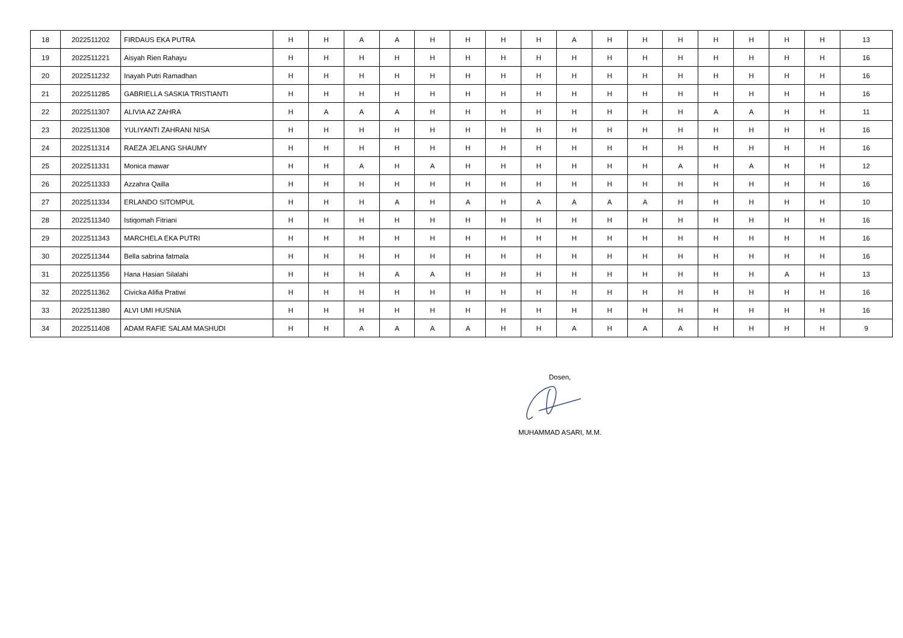| 18 | 2022511202 | FIRDAUS EKA PUTRA | H | H | A | A | H | H | H | H | A | H | H | H | H | H | H | H | 13 |
| 19 | 2022511221 | Aisyah Rien Rahayu | H | H | H | H | H | H | H | H | H | H | H | H | H | H | H | H | 16 |
| 20 | 2022511232 | Inayah Putri Ramadhan | H | H | H | H | H | H | H | H | H | H | H | H | H | H | H | H | 16 |
| 21 | 2022511285 | GABRIELLA SASKIA TRISTIANTI | H | H | H | H | H | H | H | H | H | H | H | H | H | H | H | H | 16 |
| 22 | 2022511307 | ALIVIA AZ ZAHRA | H | A | A | A | H | H | H | H | H | H | H | H | A | A | H | H | 11 |
| 23 | 2022511308 | YULIYANTI ZAHRANI NISA | H | H | H | H | H | H | H | H | H | H | H | H | H | H | H | H | 16 |
| 24 | 2022511314 | RAEZA JELANG SHAUMY | H | H | H | H | H | H | H | H | H | H | H | H | H | H | H | H | 16 |
| 25 | 2022511331 | Monica mawar | H | H | A | H | A | H | H | H | H | H | H | A | H | A | H | H | 12 |
| 26 | 2022511333 | Azzahra Qailla | H | H | H | H | H | H | H | H | H | H | H | H | H | H | H | H | 16 |
| 27 | 2022511334 | ERLANDO SITOMPUL | H | H | H | A | H | A | H | A | A | A | A | H | H | H | H | H | 10 |
| 28 | 2022511340 | Istiqomah Fitriani | H | H | H | H | H | H | H | H | H | H | H | H | H | H | H | H | 16 |
| 29 | 2022511343 | MARCHELA EKA PUTRI | H | H | H | H | H | H | H | H | H | H | H | H | H | H | H | H | 16 |
| 30 | 2022511344 | Bella sabrina fatmala | H | H | H | H | H | H | H | H | H | H | H | H | H | H | H | H | 16 |
| 31 | 2022511356 | Hana Hasian Silalahi | H | H | H | A | A | H | H | H | H | H | H | H | H | H | A | H | 13 |
| 32 | 2022511362 | Civicka Alifia Pratiwi | H | H | H | H | H | H | H | H | H | H | H | H | H | H | H | H | 16 |
| 33 | 2022511380 | ALVI UMI HUSNIA | H | H | H | H | H | H | H | H | H | H | H | H | H | H | H | H | 16 |
| 34 | 2022511408 | ADAM RAFIE SALAM MASHUDI | H | H | A | A | A | A | H | H | A | H | A | A | H | H | H | H | 9 |
Dosen,
MUHAMMAD ASARI, M.M.